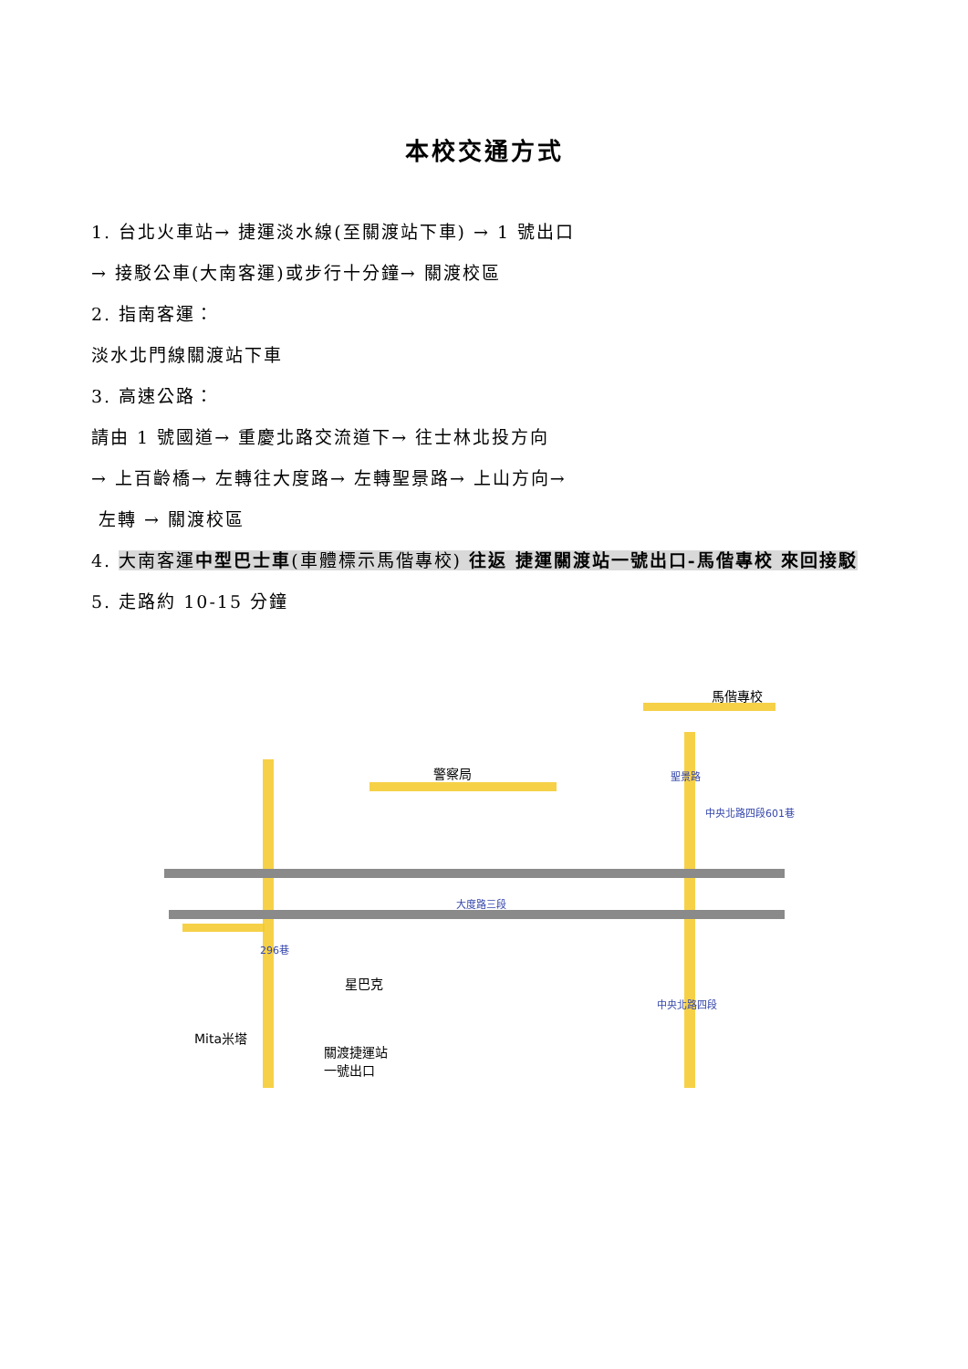本校交通方式
1. 台北火車站→ 捷運淡水線(至關渡站下車) → 1 號出口
→ 接駁公車(大南客運)或步行十分鐘→ 關渡校區
2. 指南客運：
淡水北門線關渡站下車
3. 高速公路：
請由 1 號國道→ 重慶北路交流道下→ 往士林北投方向
→ 上百齡橋→ 左轉往大度路→ 左轉聖景路→ 上山方向→
左轉 → 關渡校區
4. 大南客運中型巴士車(車體標示馬偕專校) 往返 捷運關渡站一號出口-馬偕專校 來回接駁
5. 走路約 10-15 分鐘
警察局
馬偕專校
聖景路
中央北路四段601巷
大度路三段
296巷
星巴克
中央北路四段
Mita米塔
關渡捷運站
一號出口